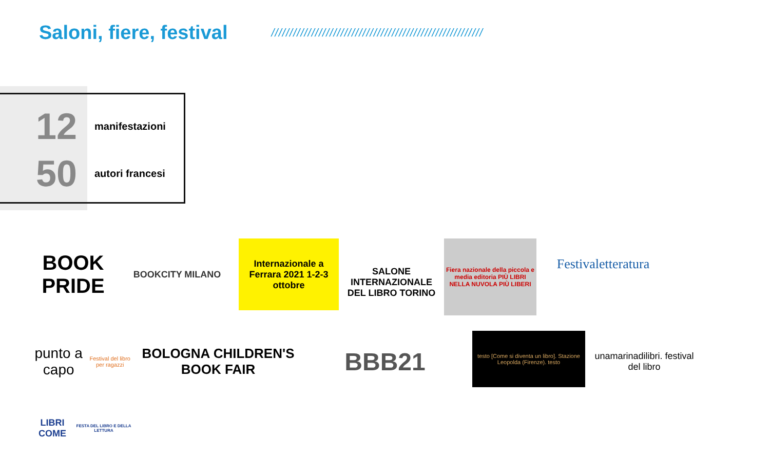Saloni, fiere, festival
//////////////////////////////////////////////////////////
12
manifestazioni
50
autori francesi
BOOK PRIDE
BOOKCITY MILANO
Internazionale a Ferrara 2021 1-2-3 ottobre
SALONE INTERNAZIONALE DEL LIBRO TORINO
Fiera nazionale della piccola e media editoria PIÙ LIBRI NELLA NUVOLA PIÙ LIBERI
Festivaletteratura
punto a capo Festival del libro per ragazzi
BOLOGNA CHILDREN'S BOOK FAIR
BBB21
testo [Come si diventa un libro]. Stazione Leopolda (Firenze). testo
unamarinadilibri. festival del libro
LIBRI COME FESTA DEL LIBRO E DELLA LETTURA